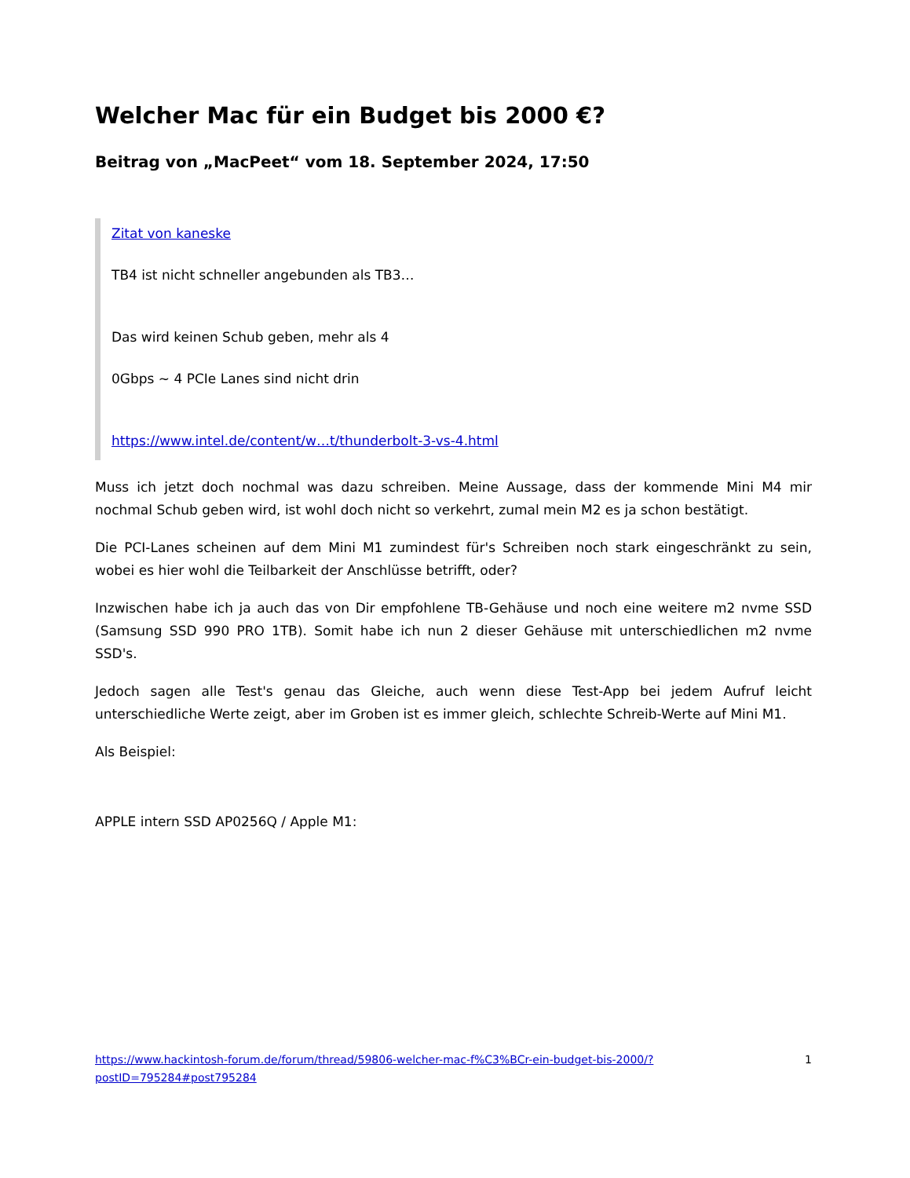Welcher Mac für ein Budget bis 2000 €?
Beitrag von „MacPeet“ vom 18. September 2024, 17:50
Zitat von kaneske
TB4 ist nicht schneller angebunden als TB3…
Das wird keinen Schub geben, mehr als 4
0Gbps ~ 4 PCIe Lanes sind nicht drin
https://www.intel.de/content/w…t/thunderbolt-3-vs-4.html
Muss ich jetzt doch nochmal was dazu schreiben. Meine Aussage, dass der kommende Mini M4 mir nochmal Schub geben wird, ist wohl doch nicht so verkehrt, zumal mein M2 es ja schon bestätigt.
Die PCI-Lanes scheinen auf dem Mini M1 zumindest für's Schreiben noch stark eingeschränkt zu sein, wobei es hier wohl die Teilbarkeit der Anschlüsse betrifft, oder?
Inzwischen habe ich ja auch das von Dir empfohlene TB-Gehäuse und noch eine weitere m2 nvme SSD (Samsung SSD 990 PRO 1TB). Somit habe ich nun 2 dieser Gehäuse mit unterschiedlichen m2 nvme SSD's.
Jedoch sagen alle Test's genau das Gleiche, auch wenn diese Test-App bei jedem Aufruf leicht unterschiedliche Werte zeigt, aber im Groben ist es immer gleich, schlechte Schreib-Werte auf Mini M1.
Als Beispiel:
APPLE intern SSD AP0256Q / Apple M1:
https://www.hackintosh-forum.de/forum/thread/59806-welcher-mac-f%C3%BCr-ein-budget-bis-2000/?postID=795284#post795284 1